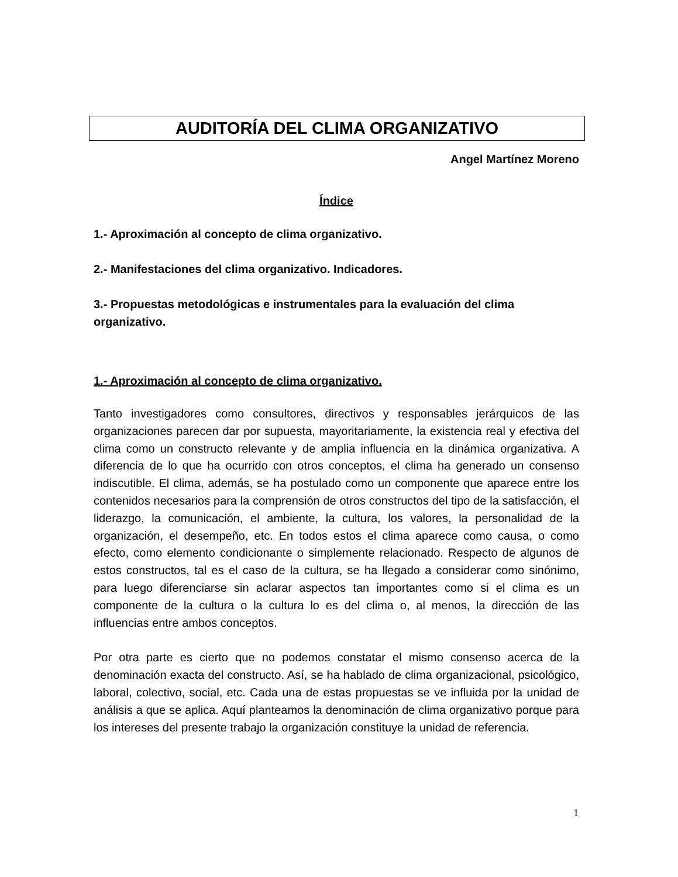AUDITORÍA DEL CLIMA ORGANIZATIVO
Angel Martínez Moreno
Índice
1.- Aproximación al concepto de clima organizativo.
2.- Manifestaciones del clima organizativo. Indicadores.
3.- Propuestas metodológicas e instrumentales para la evaluación del clima organizativo.
1.- Aproximación al concepto de clima organizativo.
Tanto investigadores como consultores, directivos y responsables jerárquicos de las organizaciones parecen dar por supuesta, mayoritariamente, la existencia real y efectiva del clima como un constructo relevante y de amplia influencia en la dinámica organizativa. A diferencia de lo que ha ocurrido con otros conceptos, el clima ha generado un consenso indiscutible. El clima, además, se ha postulado como un componente que aparece entre los contenidos necesarios para la comprensión de otros constructos del tipo de la satisfacción, el liderazgo, la comunicación, el ambiente, la cultura, los valores, la personalidad de la organización, el desempeño, etc. En todos estos el clima aparece como causa, o como efecto, como elemento condicionante o simplemente relacionado. Respecto de algunos de estos constructos, tal es el caso de la cultura, se ha llegado a considerar como sinónimo, para luego diferenciarse sin aclarar aspectos tan importantes como si el clima es un componente de la cultura o la cultura lo es del clima o, al menos, la dirección de las influencias entre ambos conceptos.
Por otra parte es cierto que no podemos constatar el mismo consenso acerca de la denominación exacta del constructo. Así, se ha hablado de clima organizacional, psicológico, laboral, colectivo, social, etc. Cada una de estas propuestas se ve influida por la unidad de análisis a que se aplica. Aquí planteamos la denominación de clima organizativo porque para los intereses del presente trabajo la organización constituye la unidad de referencia.
1